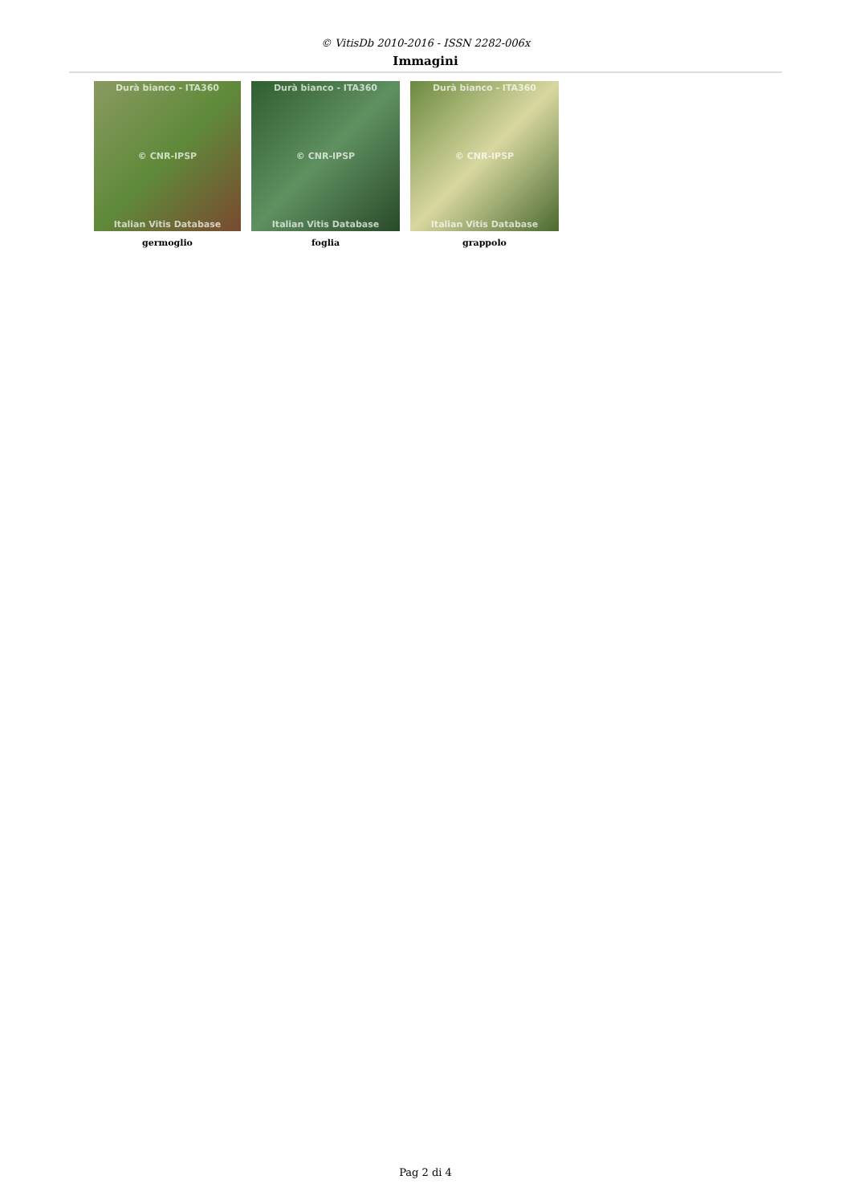© VitisDb 2010-2016 - ISSN 2282-006x
Immagini
Durà bianco - ITA360
© CNR-IPSP
Italian Vitis Database
germoglio
Durà bianco - ITA360
© CNR-IPSP
Italian Vitis Database
foglia
Durà bianco - ITA360
© CNR-IPSP
Italian Vitis Database
grappolo
Pag 2 di 4